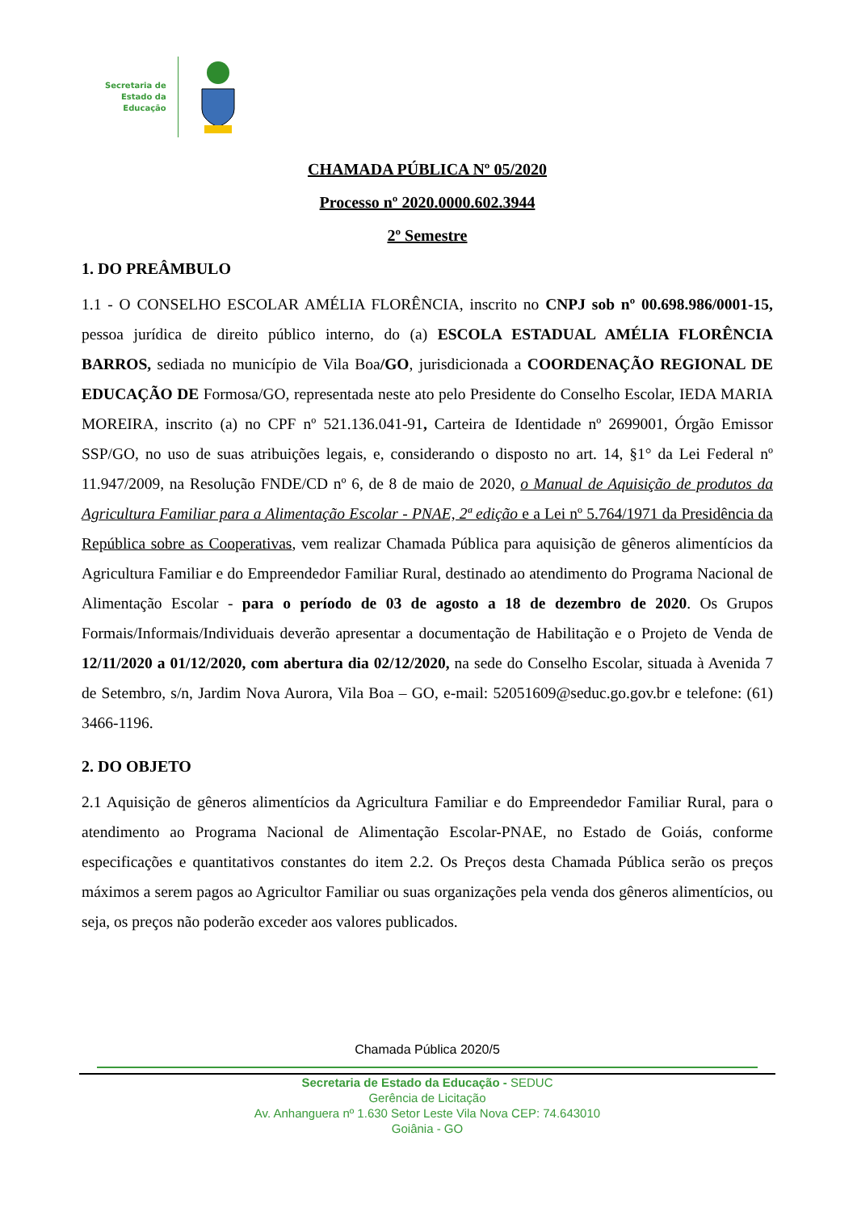Secretaria de
Estado da
Educação
CHAMADA PÚBLICA Nº 05/2020
Processo nº 2020.0000.602.3944
2º Semestre
1. DO PREÂMBULO
1.1 - O CONSELHO ESCOLAR AMÉLIA FLORÊNCIA, inscrito no CNPJ sob nº 00.698.986/0001-15, pessoa jurídica de direito público interno, do (a) ESCOLA ESTADUAL AMÉLIA FLORÊNCIA BARROS, sediada no município de Vila Boa/GO, jurisdicionada a COORDENAÇÃO REGIONAL DE EDUCAÇÃO DE Formosa/GO, representada neste ato pelo Presidente do Conselho Escolar, IEDA MARIA MOREIRA, inscrito (a) no CPF nº 521.136.041-91, Carteira de Identidade nº 2699001, Órgão Emissor SSP/GO, no uso de suas atribuições legais, e, considerando o disposto no art. 14, §1° da Lei Federal nº 11.947/2009, na Resolução FNDE/CD nº 6, de 8 de maio de 2020, o Manual de Aquisição de produtos da Agricultura Familiar para a Alimentação Escolar - PNAE, 2ª edição e a Lei nº 5.764/1971 da Presidência da República sobre as Cooperativas, vem realizar Chamada Pública para aquisição de gêneros alimentícios da Agricultura Familiar e do Empreendedor Familiar Rural, destinado ao atendimento do Programa Nacional de Alimentação Escolar - para o período de 03 de agosto a 18 de dezembro de 2020. Os Grupos Formais/Informais/Individuais deverão apresentar a documentação de Habilitação e o Projeto de Venda de 12/11/2020 a 01/12/2020, com abertura dia 02/12/2020, na sede do Conselho Escolar, situada à Avenida 7 de Setembro, s/n, Jardim Nova Aurora, Vila Boa – GO, e-mail: 52051609@seduc.go.gov.br e telefone: (61) 3466-1196.
2. DO OBJETO
2.1 Aquisição de gêneros alimentícios da Agricultura Familiar e do Empreendedor Familiar Rural, para o atendimento ao Programa Nacional de Alimentação Escolar-PNAE, no Estado de Goiás, conforme especificações e quantitativos constantes do item 2.2. Os Preços desta Chamada Pública serão os preços máximos a serem pagos ao Agricultor Familiar ou suas organizações pela venda dos gêneros alimentícios, ou seja, os preços não poderão exceder aos valores publicados.
Chamada Pública 2020/5
Secretaria de Estado da Educação - SEDUC
Gerência de Licitação
Av. Anhanguera nº 1.630 Setor Leste Vila Nova CEP: 74.643010
Goiânia - GO